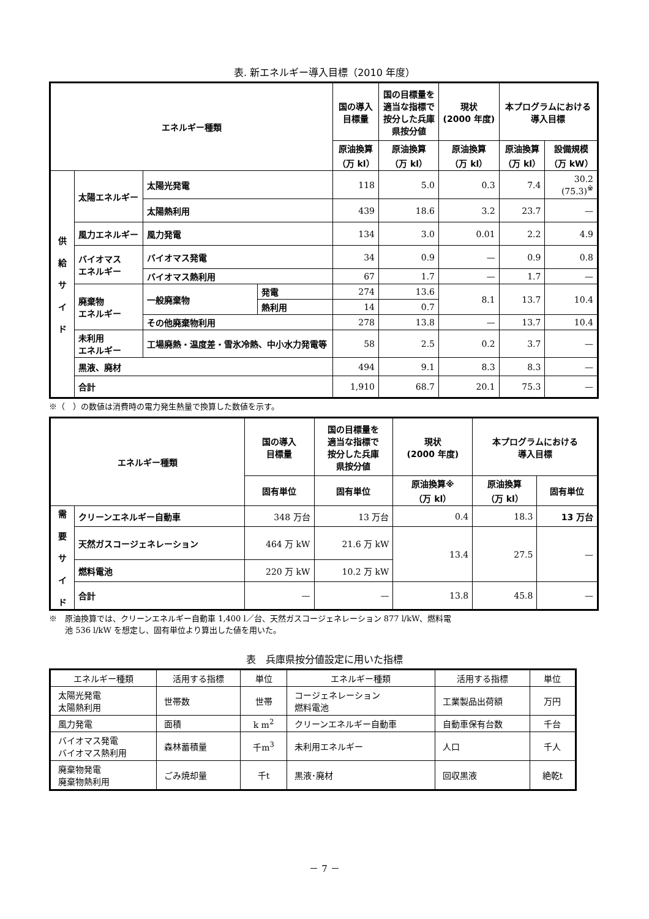表. 新エネルギー導入目標（2010 年度）
| エネルギー種類 | | | | 国の導入 目標量 | 国の目標量を 適当な指標で 按分した兵庫 県按分値 | 現状 (2000 年度) | 本プログラムにおける 導入目標 | |
| --- | --- | --- | --- | --- | --- | --- | --- | --- |
| | | | | 原油換算 （万 kl） | 原油換算 （万 kl） | 原油換算 （万 kl） | 原油換算 （万 kl） | 設備規模 （万 kW） |
| 供 給 サ イ ド | 太陽エネルギー | 太陽光発電 | | 118 | 5.0 | 0.3 | 7.4 | 30.2 (75.3)<sup>※</sup> |
| | | 太陽熱利用 | | 439 | 18.6 | 3.2 | 23.7 | — |
| | 風力エネルギー | 風力発電 | | 134 | 3.0 | 0.01 | 2.2 | 4.9 |
| | バイオマス エネルギー | バイオマス発電 | | 34 | 0.9 | — | 0.9 | 0.8 |
| | | バイオマス熱利用 | | 67 | 1.7 | — | 1.7 | — |
| | 廃棄物 エネルギー | 一般廃棄物 | 発電 | 274 | 13.6 | 8.1 | 13.7 | 10.4 |
| | | | 熱利用 | 14 | 0.7 | | | |
| | | その他廃棄物利用 | | 278 | 13.8 | — | 13.7 | 10.4 |
| | 未利用 エネルギー | 工場廃熱・温度差・雪氷冷熱、中小水力発電等 | | 58 | 2.5 | 0.2 | 3.7 | — |
| | 黒液、廃材 | | | 494 | 9.1 | 8.3 | 8.3 | — |
| | 合計 | | | 1,910 | 68.7 | 20.1 | 75.3 | — |
※（　）の数値は消費時の電力発生熱量で換算した数値を示す。
| エネルギー種類 | | 国の導入 目標量 | 国の目標量を 適当な指標で 按分した兵庫 県按分値 | 現状 (2000 年度) | 本プログラムにおける 導入目標 | |
| --- | --- | --- | --- | --- | --- | --- |
| | | 固有単位 | 固有単位 | 原油換算※ （万 kl） | 原油換算 （万 kl） | 固有単位 |
| 需 要 サ イ ド | クリーンエネルギー自動車 | 348 万台 | 13 万台 | 0.4 | 18.3 | 13 万台 |
| | 天然ガスコージェネレーション | 464 万 kW | 21.6 万 kW | 13.4 | 27.5 | — |
| | 燃料電池 | 220 万 kW | 10.2 万 kW | | | |
| | 合計 | — | — | 13.8 | 45.8 | — |
※　原油換算では、クリーンエネルギー自動車 1,400 l／台、天然ガスコージェネレーション 877 l/kW、燃料電
　　池 536 l/kW を想定し、固有単位より算出した値を用いた。
表　兵庫県按分値設定に用いた指標
| エネルギー種類 | 活用する指標 | 単位 | エネルギー種類 | 活用する指標 | 単位 |
| 太陽光発電 太陽熱利用 | 世帯数 | 世帯 | コージェネレーション 燃料電池 | 工業製品出荷額 | 万円 |
| 風力発電 | 面積 | k m<sup>2</sup> | クリーンエネルギー自動車 | 自動車保有台数 | 千台 |
| バイオマス発電 バイオマス熱利用 | 森林蓄積量 | 千m<sup>3</sup> | 未利用エネルギー | 人口 | 千人 |
| 廃棄物発電 廃棄物熱利用 | ごみ焼却量 | 千t | 黒液･廃材 | 回収黒液 | 絶乾t |
－ 7 －